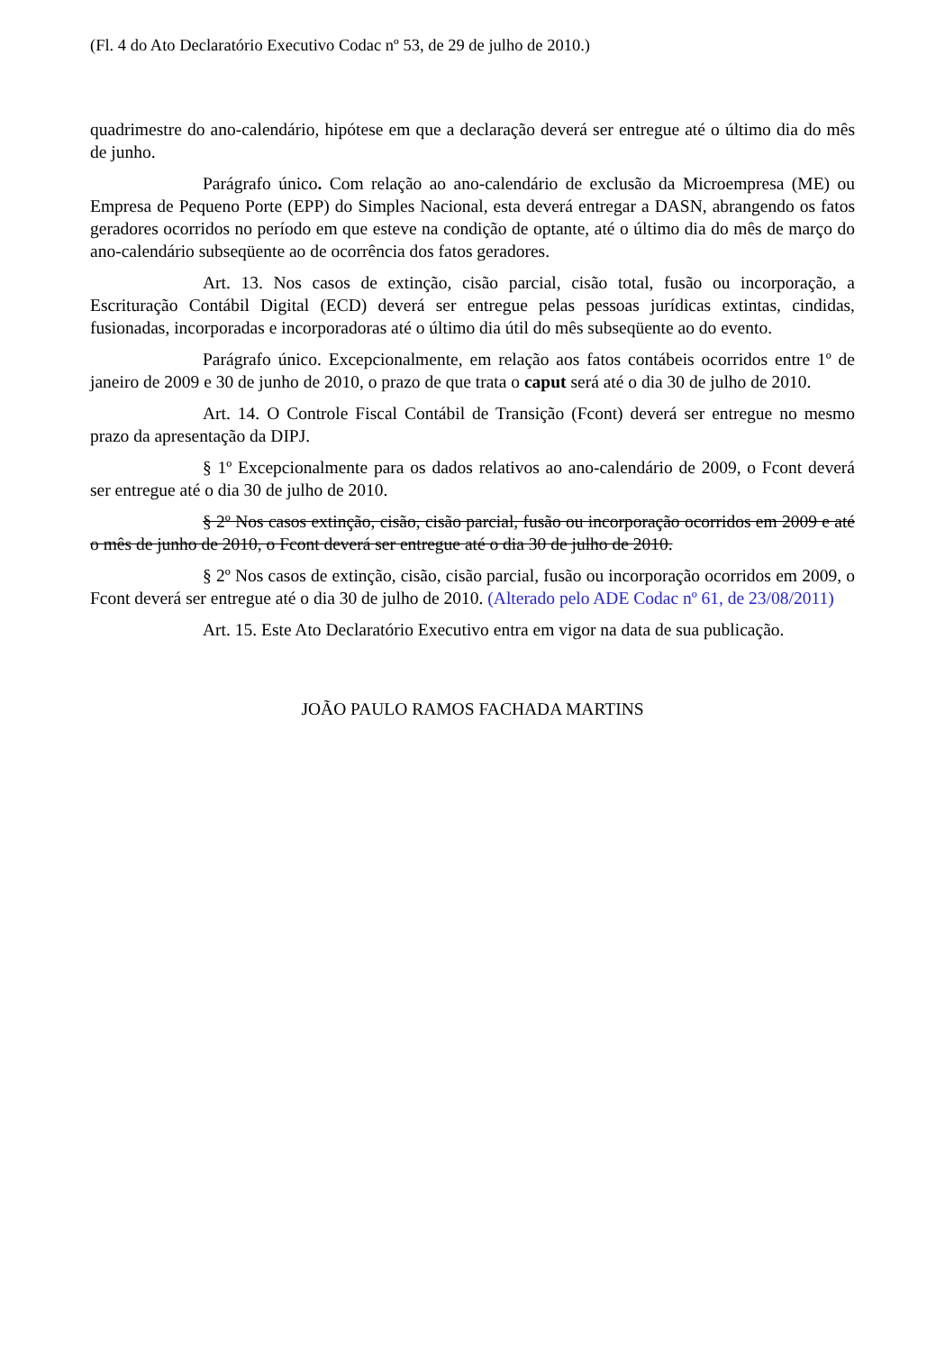(Fl. 4 do Ato Declaratório Executivo Codac nº 53, de 29 de julho de 2010.)
quadrimestre do ano-calendário, hipótese em que a declaração deverá ser entregue até o último dia do mês de junho.
Parágrafo único. Com relação ao ano-calendário de exclusão da Microempresa (ME) ou Empresa de Pequeno Porte (EPP) do Simples Nacional, esta deverá entregar a DASN, abrangendo os fatos geradores ocorridos no período em que esteve na condição de optante, até o último dia do mês de março do ano-calendário subseqüente ao de ocorrência dos fatos geradores.
Art. 13. Nos casos de extinção, cisão parcial, cisão total, fusão ou incorporação, a Escrituração Contábil Digital (ECD) deverá ser entregue pelas pessoas jurídicas extintas, cindidas, fusionadas, incorporadas e incorporadoras até o último dia útil do mês subseqüente ao do evento.
Parágrafo único. Excepcionalmente, em relação aos fatos contábeis ocorridos entre 1º de janeiro de 2009 e 30 de junho de 2010, o prazo de que trata o caput será até o dia 30 de julho de 2010.
Art. 14. O Controle Fiscal Contábil de Transição (Fcont) deverá ser entregue no mesmo prazo da apresentação da DIPJ.
§ 1º Excepcionalmente para os dados relativos ao ano-calendário de 2009, o Fcont deverá ser entregue até o dia 30 de julho de 2010.
§ 2º Nos casos extinção, cisão, cisão parcial, fusão ou incorporação ocorridos em 2009 e até o mês de junho de 2010, o Fcont deverá ser entregue até o dia 30 de julho de 2010.
§ 2º Nos casos de extinção, cisão, cisão parcial, fusão ou incorporação ocorridos em 2009, o Fcont deverá ser entregue até o dia 30 de julho de 2010. (Alterado pelo ADE Codac nº 61, de 23/08/2011)
Art. 15. Este Ato Declaratório Executivo entra em vigor na data de sua publicação.
JOÃO PAULO RAMOS FACHADA MARTINS